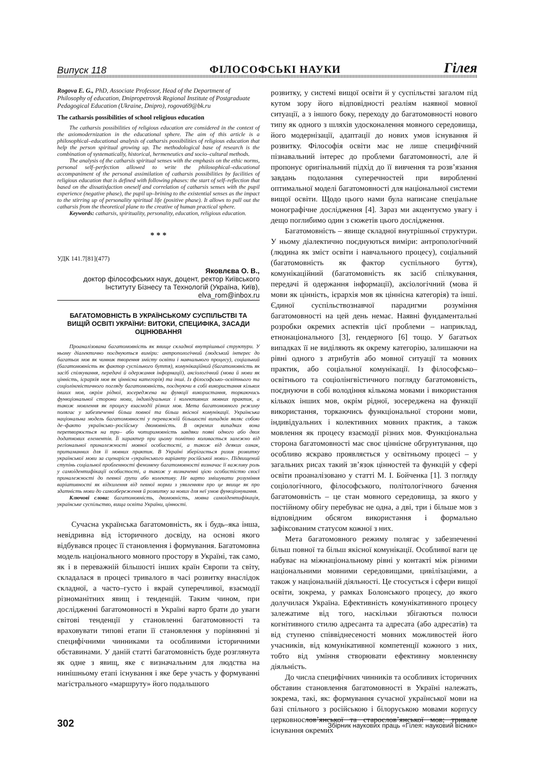Випуск 118 ФІЛОСОФСЬКІ НАУКИ Гілея
Rogova E. G., PhD, Associate Professor, Head of the Department of Philosophy of education, Dnipropetrovsk Regional Institute of Postgraduate Pedagogical Education (Ukraine, Dnipro), rogova69@bk.ru
The catharsis possibilities of school religious education
The catharsis possibilities of religious education are considered in the context of the axiomodernization in the educational sphere. The aim of this article is a philosophical–educational analysis of catharsis possibilities of religious education that help the person spiritual growing up. The methodological base of research is the combination of systematically, historical, hermeneutics and socio–cultural methods.
The analysis of the catharsis spiritual senses with the emphasis on the ethic norms, personal self–perfection allowed to write the philosophical–educational accompaniment of the personal assimilation of catharsis possibilities by facilities of religious education that is defined with following phases: the start of self–reflection that based on the dissatisfaction oneself and correlation of catharsis senses with the pupil experience (negative phase), the pupil up–brining to the existential senses as the impact to the stirring up of personality spiritual life (positive phase). It allows to pull out the catharsis from the theoretical plane to the creative of human practical sphere.
Keywords: catharsis, spirituality, personality, education, religious education.
* * *
УДК 141.7[81](477)
Яковлєва О. В.,
доктор філософських наук, доцент, ректор Київського Інституту Бізнесу та Технологій (Україна, Київ), elva_rom@inbox.ru
БАГАТОМОВНІСТЬ В УКРАЇНСЬКОМУ СУСПІЛЬСТВІ ТА ВИЩІЙ ОСВІТІ УКРАЇНИ: ВИТОКИ, СПЕЦИФІКА, ЗАСАДИ ОЦІНЮВАННЯ
Проаналізована багатомовність як явище складної внутрішньої структури. У ньому діалектично поєднуються виміри: антропологічний (людський інтерес до багатьох мов як чинник творення змісту освіти і навчального процесу), соціальний (багатомовність як фактор суспільного буття), комунікаційний (багатомовність як засіб спілкування, передачі й одержання інформації), аксіологічний (мова й мови як цінність, ієрархія мов як ціннісна категорія) та інші. Із філософсько–освітнього та соціолінгвістичного погляду багатомовність, поєднуючи в собі використання кількох інших мов, окрім рідної, зосереджена на функції використання, торкаючись функціональної сторони мови, індивідуальних і колективних мовних практик, а також мовлення як процесу взаємодії різних мов. Мета багатомовного режиму полягає у забезпеченні більш повної та більш якісної комунікації. Українська національна модель багатомовності у переважній більшості випадків являє собою де–факто українсько–російську двомовність. В окремих випадках вона перетворюється на три– або чотиримовність завдяки появі одного або двох додаткових елементів. Її характер при цьому помітно коливається залежно від регіональної приналежності мовної особистості, а також від деяких ознак, притаманних для її мовних практик. В Україні зберігається ризик розвитку української мови за сценарієм «українського варіанту російської мови». Підвищений ступінь соціальної проблемності феномену багатомовності визначає її важливу роль у самоідентифікації особистості, а також у визначенні цією особистістю своєї приналежності до певної групи або колективу. Не варто змішувати розуміння варіативності як відхилення від певної норми з уявленням про це явище як про здатність мови до самозбереження й розвитку за нових для неї умов функціонування.
Ключові слова: багатомовність, двомовність, мовна самоідентифікація, українське суспільство, вища освіта України, цінності.
Сучасна українська багатомовність, як і будь–яка інша, невідривна від історичного досвіду, на основі якого відбувався процес її становлення і формування. Багатомовна модель національного мовного простору в Україні, так само, як і в переважній більшості інших країн Європи та світу, складалася в процесі тривалого в часі розвитку внаслідок складної, а часто–густо і вкрай суперечливої, взаємодії різноманітних явищ і тенденцій. Таким чином, при дослідженні багатомовності в Україні варто брати до уваги світові тенденції у становленні багатомовності та враховувати типові етапи її становлення у порівнянні зі специфічними чинниками та особливими історичними обставинами. У даній статті багатомовність буде розглянута як одне з явищ, яке є визначальним для людства на нинішньому етапі існування і яке бере участь у формуванні магістрального «маршруту» його подальшого
розвитку, у системі вищої освіти й у суспільстві загалом під кутом зору його відповідності реаліям наявної мовної ситуації, а з іншого боку, переходу до багатомовності нового типу як одного з шляхів удосконалення мовного середовища, його модернізації, адаптації до нових умов існування й розвитку. Філософія освіти має не лише специфічний пізнавальний інтерес до проблеми багатомовності, але й пропонує оригінальний підхід до її вивчення та розв’язання завдань подолання суперечностей при виробленні оптимальної моделі багатомовності для національної системи вищої освіти. Щодо цього нами була написане спеціальне монографічне дослідження [4]. Зараз ми акцентуємо увагу і дещо поглибимо один з сюжетів цього дослідження.
Багатомовність – явище складної внутрішньої структури. У ньому діалектично поєднуються виміри: антропологічний (людина як зміст освіти і навчального процесу), соціальний (багатомовність як фактор суспільного буття), комунікаційний (багатомовність як засіб спілкування, передачі й одержання інформації), аксіологічний (мова й мови як цінність, ієрархія мов як ціннісна категорія) та інші. Єдиної суспільствознавчої парадигми розуміння багатомовності на цей день немає. Наявні фундаментальні розробки окремих аспектів цієї проблеми – наприклад, етнонаціонального [3], гендерного [6] тощо. У багатьох випадках її не виділяють як окрему категорію, залишаючи на рівні одного з атрибутів або мовної ситуації та мовних практик, або соціальної комунікації. Із філософсько–освітнього та соціолінгвістичного погляду багатомовність, поєднуючи в собі володіння кількома мовами і використання кількох інших мов, окрім рідної, зосереджена на функції використання, торкаючись функціональної сторони мови, індивідуальних і колективних мовних практик, а також мовлення як процесу взаємодії різних мов. Функціональна сторона багатомовності має своє ціннісне обгрунтування, що особливо яскраво проявляється у освітньому процесі – у загальних рисах такий зв’язок цінностей та функцій у сфері освіти проаналізовано у статті М. І. Бойченка [1]. З погляду соціологічного, філософського, політологічного бачення багатомовність – це стан мовного середовища, за якого у постійному обігу перебуває не одна, а дві, три і більше мов з відповідним обсягом використання і формально зафіксованим статусом кожної з них.
Мета багатомовного режиму полягає у забезпеченні більш повної та більш якісної комунікації. Особливої ваги це набуває на міжнаціональному рівні у контакті між різними національними мовними середовищами, цивілізаціями, а також у національній діяльності. Це стосується і сфери вищої освіти, зокрема, у рамках Болонського процесу, до якого долучилася Україна. Ефективність комунікативного процесу залежатиме від того, наскільки збігаються полюси когнітивного стилю адресанта та адресата (або адресатів) та від ступеню співвіднесеності мовних можливостей його учасників, від комунікативної компетенції кожного з них, тобто від уміння створювати ефективну мовленнєву діяльність.
До числа специфічних чинників та особливих історичних обставин становлення багатомовності в Україні належать, зокрема, такі, як: формування сучасної української мови на базі спільного з російською і білоруською мовами корпусу церковнослов’янської та старослов’янської мов; тривале існування окремих
302 Збірник наукових праць «Гілея: науковий вісник»